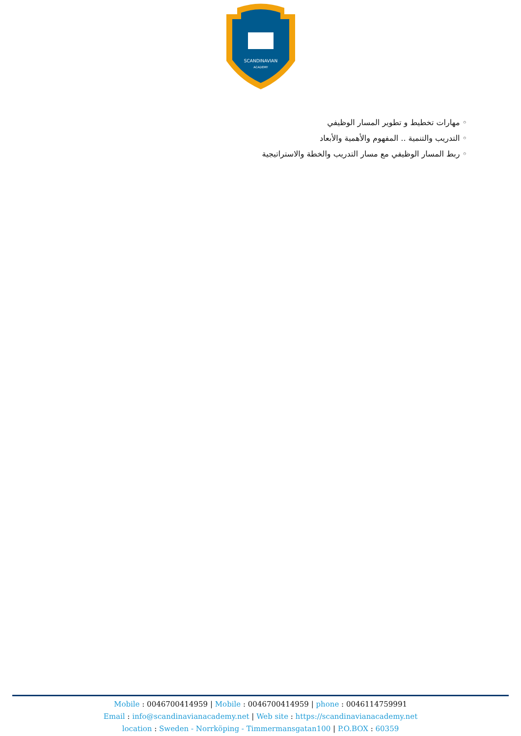SCANDINAVIAN
ACADEMY
◦ مهارات تخطيط و تطوير المسار الوظيفي
◦ التدريب والتنمية .. المفهوم والأهمية والأبعاد
◦ ربط المسار الوظيفي مع مسار التدريب والخطة والاستراتيجية
Mobile : 0046700414959 | Mobile : 0046700414959 | phone : 0046114759991
Email : info@scandinavianacademy.net | Web site : https://scandinavianacademy.net
location : Sweden - Norrköping - Timmermansgatan100 | P.O.BOX : 60359